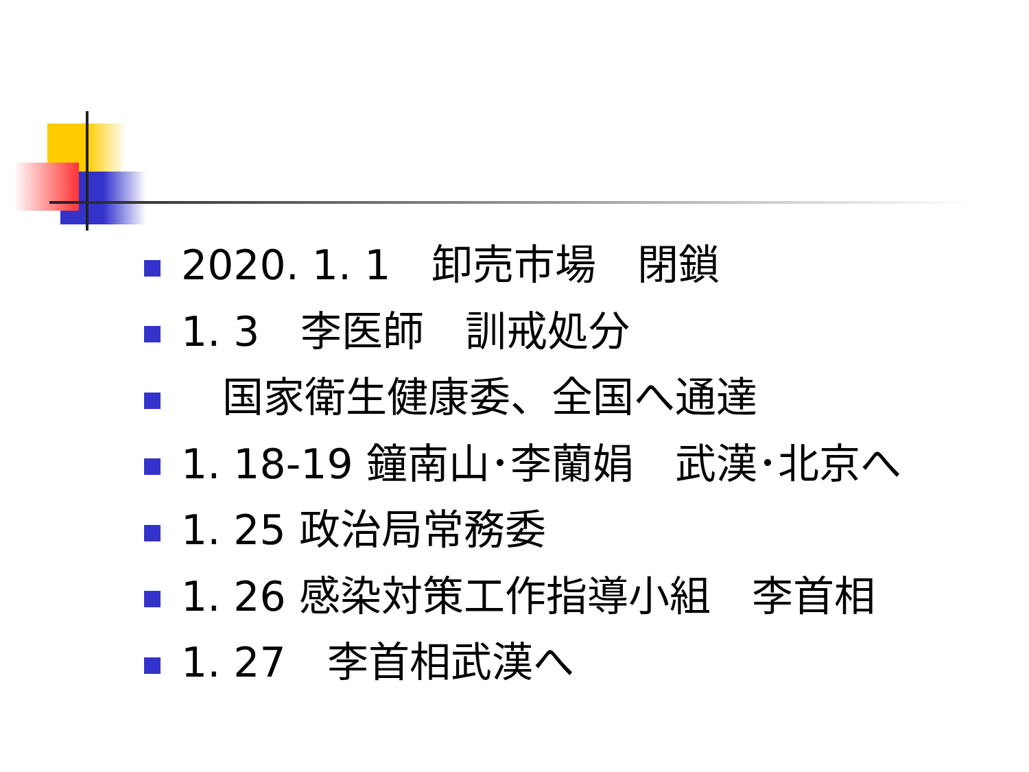2020. 1. 1　卸売市場　閉鎖
1. 3　李医師　訓戒処分
　国家衛生健康委、全国へ通達
1. 18-19 鐘南山･李蘭娟　武漢･北京へ
1. 25 政治局常務委
1. 26 感染対策工作指導小組　李首相
1. 27　李首相武漢へ